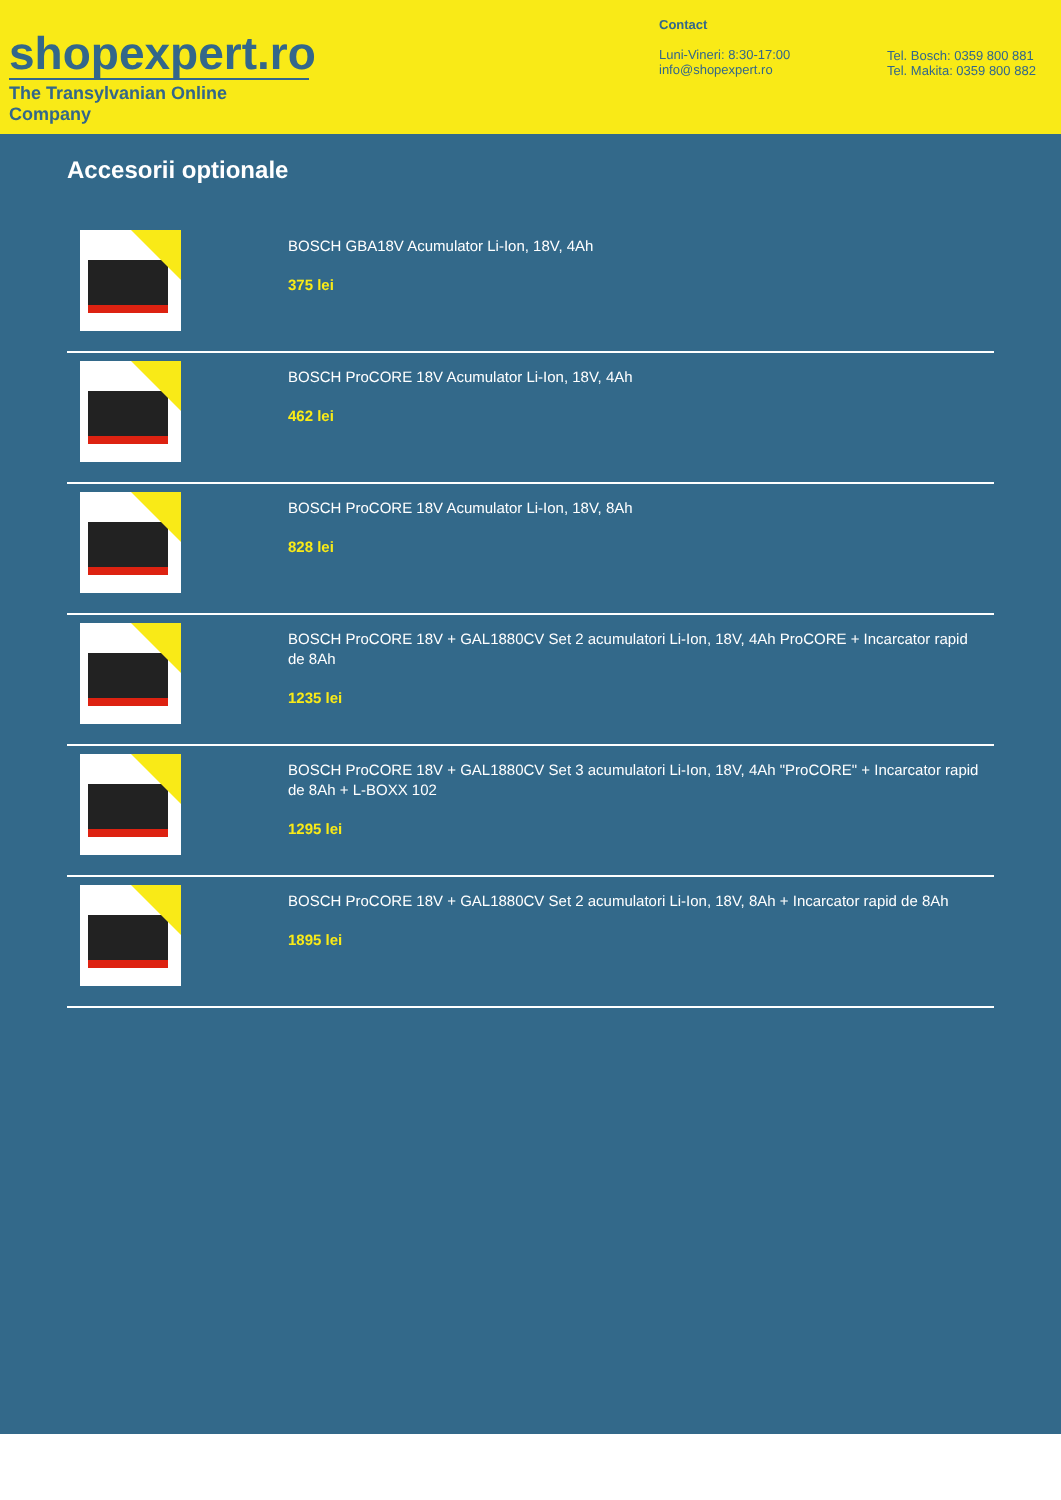shopexpert.ro
The Transylvanian Online Company
Contact
Luni-Vineri: 8:30-17:00
info@shopexpert.ro
Tel. Bosch: 0359 800 881
Tel. Makita: 0359 800 882
Accesorii optionale
BOSCH GBA18V Acumulator Li-Ion, 18V, 4Ah
375 lei
BOSCH ProCORE 18V Acumulator Li-Ion, 18V, 4Ah
462 lei
BOSCH ProCORE 18V Acumulator Li-Ion, 18V, 8Ah
828 lei
BOSCH ProCORE 18V + GAL1880CV Set 2 acumulatori Li-Ion, 18V, 4Ah ProCORE + Incarcator rapid de 8Ah
1235 lei
BOSCH ProCORE 18V + GAL1880CV Set 3 acumulatori Li-Ion, 18V, 4Ah "ProCORE" + Incarcator rapid de 8Ah + L-BOXX 102
1295 lei
BOSCH ProCORE 18V + GAL1880CV Set 2 acumulatori Li-Ion, 18V, 8Ah + Incarcator rapid de 8Ah
1895 lei